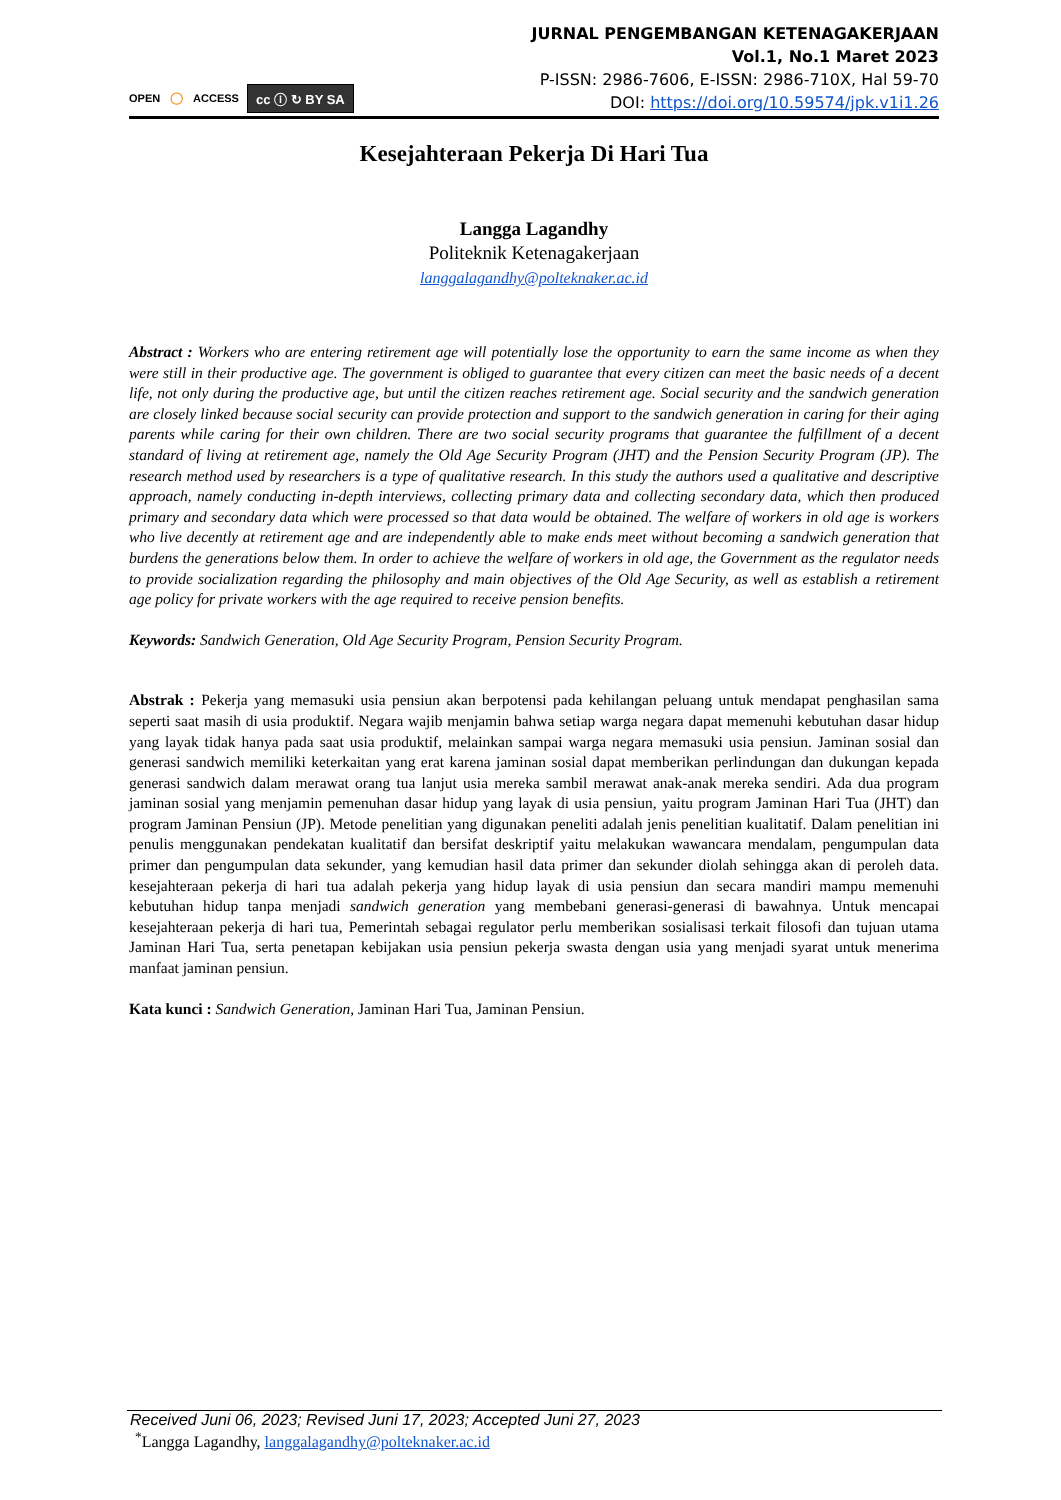OPEN ○ ACCESS cc ⓘ ↻ BY SA
JURNAL PENGEMBANGAN KETENAGAKERJAAN
Vol.1, No.1 Maret 2023
P-ISSN: 2986-7606, E-ISSN: 2986-710X, Hal 59-70
DOI: https://doi.org/10.59574/jpk.v1i1.26
Kesejahteraan Pekerja Di Hari Tua
Langga Lagandhy
Politeknik Ketenagakerjaan
langgalagandhy@polteknaker.ac.id
Abstract : Workers who are entering retirement age will potentially lose the opportunity to earn the same income as when they were still in their productive age. The government is obliged to guarantee that every citizen can meet the basic needs of a decent life, not only during the productive age, but until the citizen reaches retirement age. Social security and the sandwich generation are closely linked because social security can provide protection and support to the sandwich generation in caring for their aging parents while caring for their own children. There are two social security programs that guarantee the fulfillment of a decent standard of living at retirement age, namely the Old Age Security Program (JHT) and the Pension Security Program (JP). The research method used by researchers is a type of qualitative research. In this study the authors used a qualitative and descriptive approach, namely conducting in-depth interviews, collecting primary data and collecting secondary data, which then produced primary and secondary data which were processed so that data would be obtained. The welfare of workers in old age is workers who live decently at retirement age and are independently able to make ends meet without becoming a sandwich generation that burdens the generations below them. In order to achieve the welfare of workers in old age, the Government as the regulator needs to provide socialization regarding the philosophy and main objectives of the Old Age Security, as well as establish a retirement age policy for private workers with the age required to receive pension benefits.
Keywords: Sandwich Generation, Old Age Security Program, Pension Security Program.
Abstrak : Pekerja yang memasuki usia pensiun akan berpotensi pada kehilangan peluang untuk mendapat penghasilan sama seperti saat masih di usia produktif. Negara wajib menjamin bahwa setiap warga negara dapat memenuhi kebutuhan dasar hidup yang layak tidak hanya pada saat usia produktif, melainkan sampai warga negara memasuki usia pensiun. Jaminan sosial dan generasi sandwich memiliki keterkaitan yang erat karena jaminan sosial dapat memberikan perlindungan dan dukungan kepada generasi sandwich dalam merawat orang tua lanjut usia mereka sambil merawat anak-anak mereka sendiri. Ada dua program jaminan sosial yang menjamin pemenuhan dasar hidup yang layak di usia pensiun, yaitu program Jaminan Hari Tua (JHT) dan program Jaminan Pensiun (JP). Metode penelitian yang digunakan peneliti adalah jenis penelitian kualitatif. Dalam penelitian ini penulis menggunakan pendekatan kualitatif dan bersifat deskriptif yaitu melakukan wawancara mendalam, pengumpulan data primer dan pengumpulan data sekunder, yang kemudian hasil data primer dan sekunder diolah sehingga akan di peroleh data. kesejahteraan pekerja di hari tua adalah pekerja yang hidup layak di usia pensiun dan secara mandiri mampu memenuhi kebutuhan hidup tanpa menjadi sandwich generation yang membebani generasi-generasi di bawahnya. Untuk mencapai kesejahteraan pekerja di hari tua, Pemerintah sebagai regulator perlu memberikan sosialisasi terkait filosofi dan tujuan utama Jaminan Hari Tua, serta penetapan kebijakan usia pensiun pekerja swasta dengan usia yang menjadi syarat untuk menerima manfaat jaminan pensiun.
Kata kunci : Sandwich Generation, Jaminan Hari Tua, Jaminan Pensiun.
Received Juni 06, 2023; Revised Juni 17, 2023; Accepted Juni 27, 2023
<sup>*</sup> Langga Lagandhy, langgalagandhy@polteknaker.ac.id